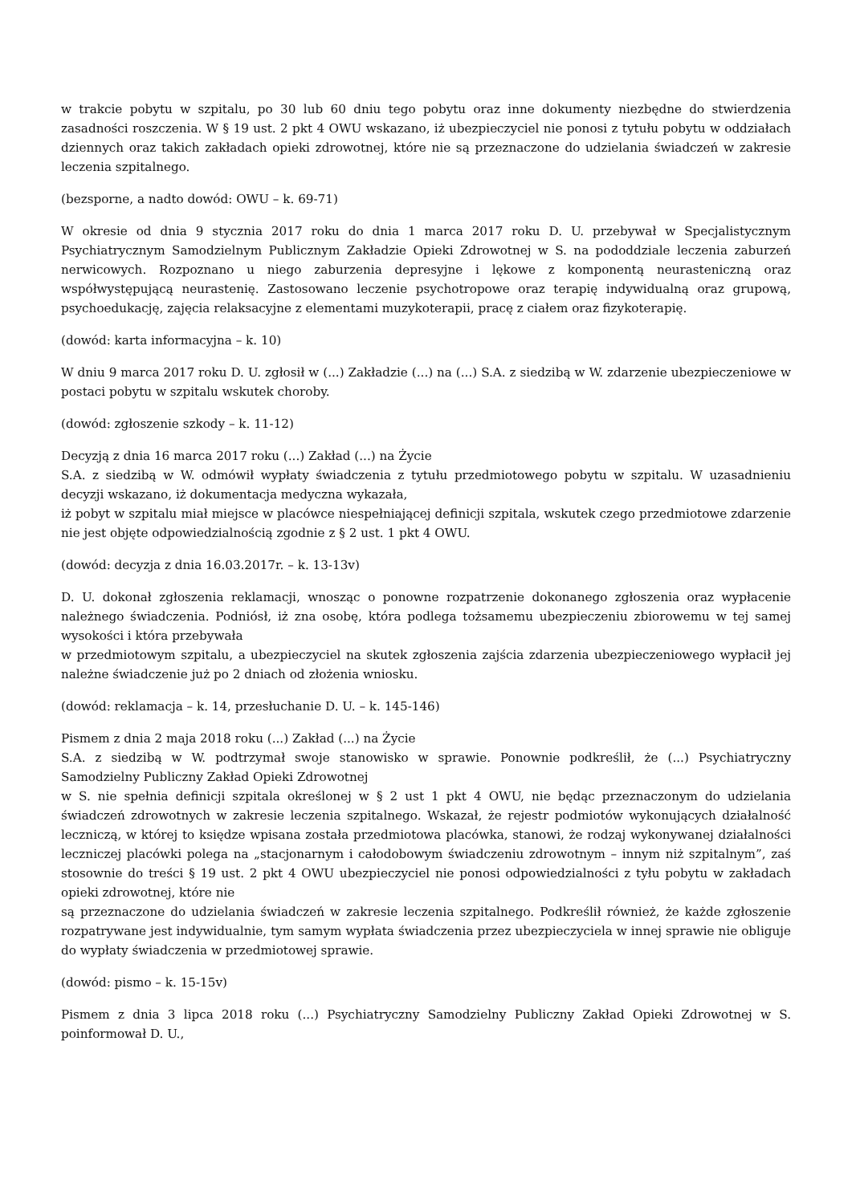w trakcie pobytu w szpitalu, po 30 lub 60 dniu tego pobytu oraz inne dokumenty niezbędne do stwierdzenia zasadności roszczenia. W § 19 ust. 2 pkt 4 OWU wskazano, iż ubezpieczyciel nie ponosi z tytułu pobytu w oddziałach dziennych oraz takich zakładach opieki zdrowotnej, które nie są przeznaczone do udzielania świadczeń w zakresie leczenia szpitalnego.
(bezsporne, a nadto dowód: OWU – k. 69-71)
W okresie od dnia 9 stycznia 2017 roku do dnia 1 marca 2017 roku D. U. przebywał w Specjalistycznym Psychiatrycznym Samodzielnym Publicznym Zakładzie Opieki Zdrowotnej w S. na pododdziale leczenia zaburzeń nerwicowych. Rozpoznano u niego zaburzenia depresyjne i lękowe z komponentą neurasteniczną oraz współwystępującą neurastenię. Zastosowano leczenie psychotropowe oraz terapię indywidualną oraz grupową, psychoedukację, zajęcia relaksacyjne z elementami muzykoterapii, pracę z ciałem oraz fizykoterapię.
(dowód: karta informacyjna – k. 10)
W dniu 9 marca 2017 roku D. U. zgłosił w (...) Zakładzie (...) na (...) S.A. z siedzibą w W. zdarzenie ubezpieczeniowe w postaci pobytu w szpitalu wskutek choroby.
(dowód: zgłoszenie szkody – k. 11-12)
Decyzją z dnia 16 marca 2017 roku (...) Zakład (...) na Życie
S.A. z siedzibą w W. odmówił wypłaty świadczenia z tytułu przedmiotowego pobytu w szpitalu. W uzasadnieniu decyzji wskazano, iż dokumentacja medyczna wykazała,
iż pobyt w szpitalu miał miejsce w placówce niespełniającej definicji szpitala, wskutek czego przedmiotowe zdarzenie nie jest objęte odpowiedzialnością zgodnie z § 2 ust. 1 pkt 4 OWU.
(dowód: decyzja z dnia 16.03.2017r. – k. 13-13v)
D. U. dokonał zgłoszenia reklamacji, wnosząc o ponowne rozpatrzenie dokonanego zgłoszenia oraz wypłacenie należnego świadczenia. Podniósł, iż zna osobę, która podlega tożsamemu ubezpieczeniu zbiorowemu w tej samej wysokości i która przebywała
w przedmiotowym szpitalu, a ubezpieczyciel na skutek zgłoszenia zajścia zdarzenia ubezpieczeniowego wypłacił jej należne świadczenie już po 2 dniach od złożenia wniosku.
(dowód: reklamacja – k. 14, przesłuchanie D. U. – k. 145-146)
Pismem z dnia 2 maja 2018 roku (...) Zakład (...) na Życie
S.A. z siedzibą w W. podtrzymał swoje stanowisko w sprawie. Ponownie podkreślił, że (...) Psychiatryczny Samodzielny Publiczny Zakład Opieki Zdrowotnej
w S. nie spełnia definicji szpitala określonej w § 2 ust 1 pkt 4 OWU, nie będąc przeznaczonym do udzielania świadczeń zdrowotnych w zakresie leczenia szpitalnego. Wskazał, że rejestr podmiotów wykonujących działalność leczniczą, w której to księdze wpisana została przedmiotowa placówka, stanowi, że rodzaj wykonywanej działalności leczniczej placówki polega na „stacjonarnym i całodobowym świadczeniu zdrowotnym – innym niż szpitalnym”, zaś stosownie do treści § 19 ust. 2 pkt 4 OWU ubezpieczyciel nie ponosi odpowiedzialności z tyłu pobytu w zakładach opieki zdrowotnej, które nie
są przeznaczone do udzielania świadczeń w zakresie leczenia szpitalnego. Podkreślił również, że każde zgłoszenie rozpatrywane jest indywidualnie, tym samym wypłata świadczenia przez ubezpieczyciela w innej sprawie nie obliguje do wypłaty świadczenia w przedmiotowej sprawie.
(dowód: pismo – k. 15-15v)
Pismem z dnia 3 lipca 2018 roku (...) Psychiatryczny Samodzielny Publiczny Zakład Opieki Zdrowotnej w S. poinformował D. U.,